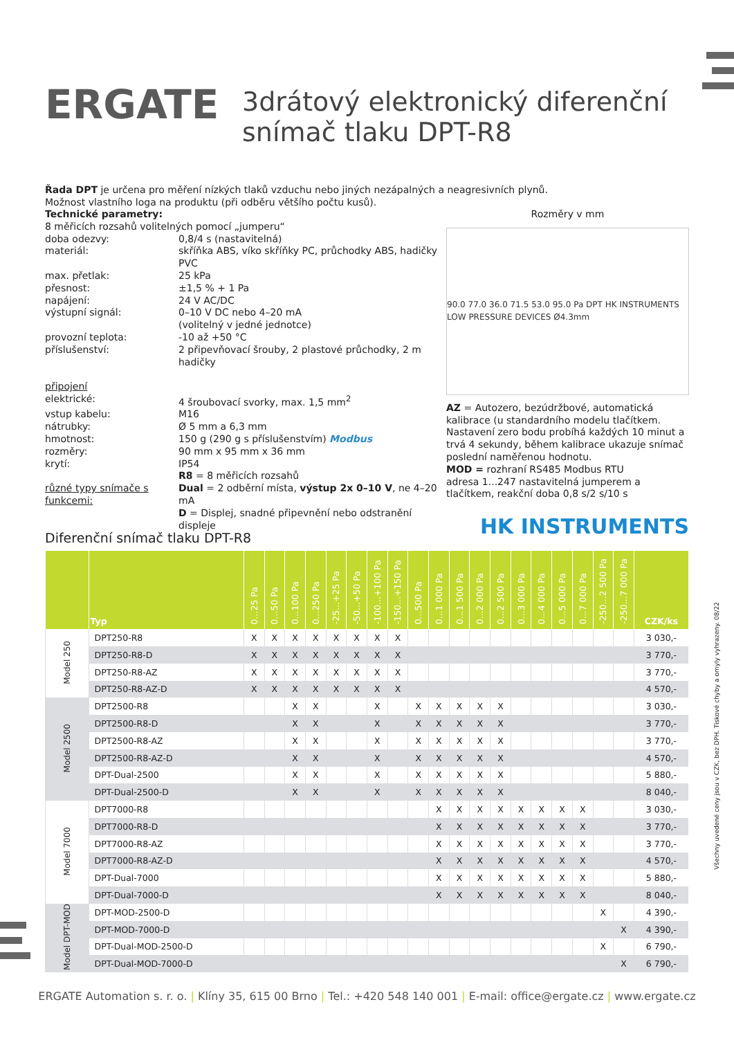ERGATE
3drátový elektronický diferenční
snímač tlaku DPT-R8
Řada DPT je určena pro měření nízkých tlaků vzduchu nebo jiných nezápalných a neagresivních plynů.
Možnost vlastního loga na produktu (při odběru většího počtu kusů).
Technické parametry:
8 měřicích rozsahů volitelných pomocí „jumperu“
doba odezvy: 0,8/4 s (nastavitelná) materiál: skříňka ABS, víko skříňky PC, průchodky ABS, hadičky PVC max. přetlak: 25 kPa přesnost: ±1,5 % + 1 Pa napájení: 24 V AC/DC výstupní signál: 0–10 V DC nebo 4–20 mA
(volitelný v jedné jednotce) provozní teplota: -10 až +50 °C příslušenství: 2 připevňovací šrouby, 2 plastové průchodky, 2 m hadičky
připojení
elektrické: 4 šroubovací svorky, max. 1,5 mm<sup>2</sup> vstup kabelu: M16 nátrubky: Ø 5 mm a 6,3 mm hmotnost: 150 g (290 g s příslušenstvím) Modbus rozměry: 90 mm x 95 mm x 36 mm krytí: IP54
různé typy snímače s funkcemi: R8 = 8 měřicích rozsahů
Dual = 2 odběrní místa, výstup 2x 0–10 V, ne 4–20 mA
D = Displej, snadné připevnění nebo odstranění displeje
Rozměry v mm
90.0 77.0 36.0 71.5 53.0 95.0 Pa DPT HK INSTRUMENTS LOW PRESSURE DEVICES Ø4.3mm
AZ = Autozero, bezúdržbové, automatická kalibrace (u standardního modelu tlačítkem. Nastavení zero bodu probíhá každých 10 minut a trvá 4 sekundy, během kalibrace ukazuje snímač poslední naměřenou hodnotu.
MOD = rozhraní RS485 Modbus RTU
adresa 1...247 nastavitelná jumperem a tlačítkem, reakční doba 0,8 s/2 s/10 s
HK INSTRUMENTS
Diferenční snímač tlaku DPT-R8
| | Typ | 0...25 Pa | 0...50 Pa | 0...100 Pa | 0...250 Pa | -25...+25 Pa | -50...+50 Pa | -100...+100 Pa | -150...+150 Pa | 0...500 Pa | 0...1 000 Pa | 0...1 500 Pa | 0...2 000 Pa | 0...2 500 Pa | 0...3 000 Pa | 0...4 000 Pa | 0...5 000 Pa | 0...7 000 Pa | -250...2 500 Pa | -250...7 000 Pa | CZK/ks |
| --- | --- | --- | --- | --- | --- | --- | --- | --- | --- | --- | --- | --- | --- | --- | --- | --- | --- | --- | --- | --- | --- |
| Model 250 | DPT250-R8 | X | X | X | X | X | X | X | X | | | | | | | | | | | | 3 030,- |
| | DPT250-R8-D | X | X | X | X | X | X | X | X | | | | | | | | | | | | 3 770,- |
| | DPT250-R8-AZ | X | X | X | X | X | X | X | X | | | | | | | | | | | | 3 770,- |
| | DPT250-R8-AZ-D | X | X | X | X | X | X | X | X | | | | | | | | | | | | 4 570,- |
| Model 2500 | DPT2500-R8 | | | X | X | | | X | | X | X | X | X | X | | | | | | | 3 030,- |
| | DPT2500-R8-D | | | X | X | | | X | | X | X | X | X | X | | | | | | | 3 770,- |
| | DPT2500-R8-AZ | | | X | X | | | X | | X | X | X | X | X | | | | | | | 3 770,- |
| | DPT2500-R8-AZ-D | | | X | X | | | X | | X | X | X | X | X | | | | | | | 4 570,- |
| | DPT-Dual-2500 | | | X | X | | | X | | X | X | X | X | X | | | | | | | 5 880,- |
| | DPT-Dual-2500-D | | | X | X | | | X | | X | X | X | X | X | | | | | | | 8 040,- |
| Model 7000 | DPT7000-R8 | | | | | | | | | | X | X | X | X | X | X | X | X | | | 3 030,- |
| | DPT7000-R8-D | | | | | | | | | | X | X | X | X | X | X | X | X | | | 3 770,- |
| | DPT7000-R8-AZ | | | | | | | | | | X | X | X | X | X | X | X | X | | | 3 770,- |
| | DPT7000-R8-AZ-D | | | | | | | | | | X | X | X | X | X | X | X | X | | | 4 570,- |
| | DPT-Dual-7000 | | | | | | | | | | X | X | X | X | X | X | X | X | | | 5 880,- |
| | DPT-Dual-7000-D | | | | | | | | | | X | X | X | X | X | X | X | X | | | 8 040,- |
| Model DPT-MOD | DPT-MOD-2500-D | | | | | | | | | | | | | | | | | | X | | 4 390,- |
| | DPT-MOD-7000-D | | | | | | | | | | | | | | | | | | | X | 4 390,- |
| | DPT-Dual-MOD-2500-D | | | | | | | | | | | | | | | | | | X | | 6 790,- |
| | DPT-Dual-MOD-7000-D | | | | | | | | | | | | | | | | | | | X | 6 790,- |
ERGATE Automation s. r. o. | Klíny 35, 615 00 Brno | Tel.: +420 548 140 001 | E-mail: office@ergate.cz | www.ergate.cz
Všechny uvedené ceny jsou v CZK, bez DPH. Tiskové chyby a omyly vyhrazeny. 08/22